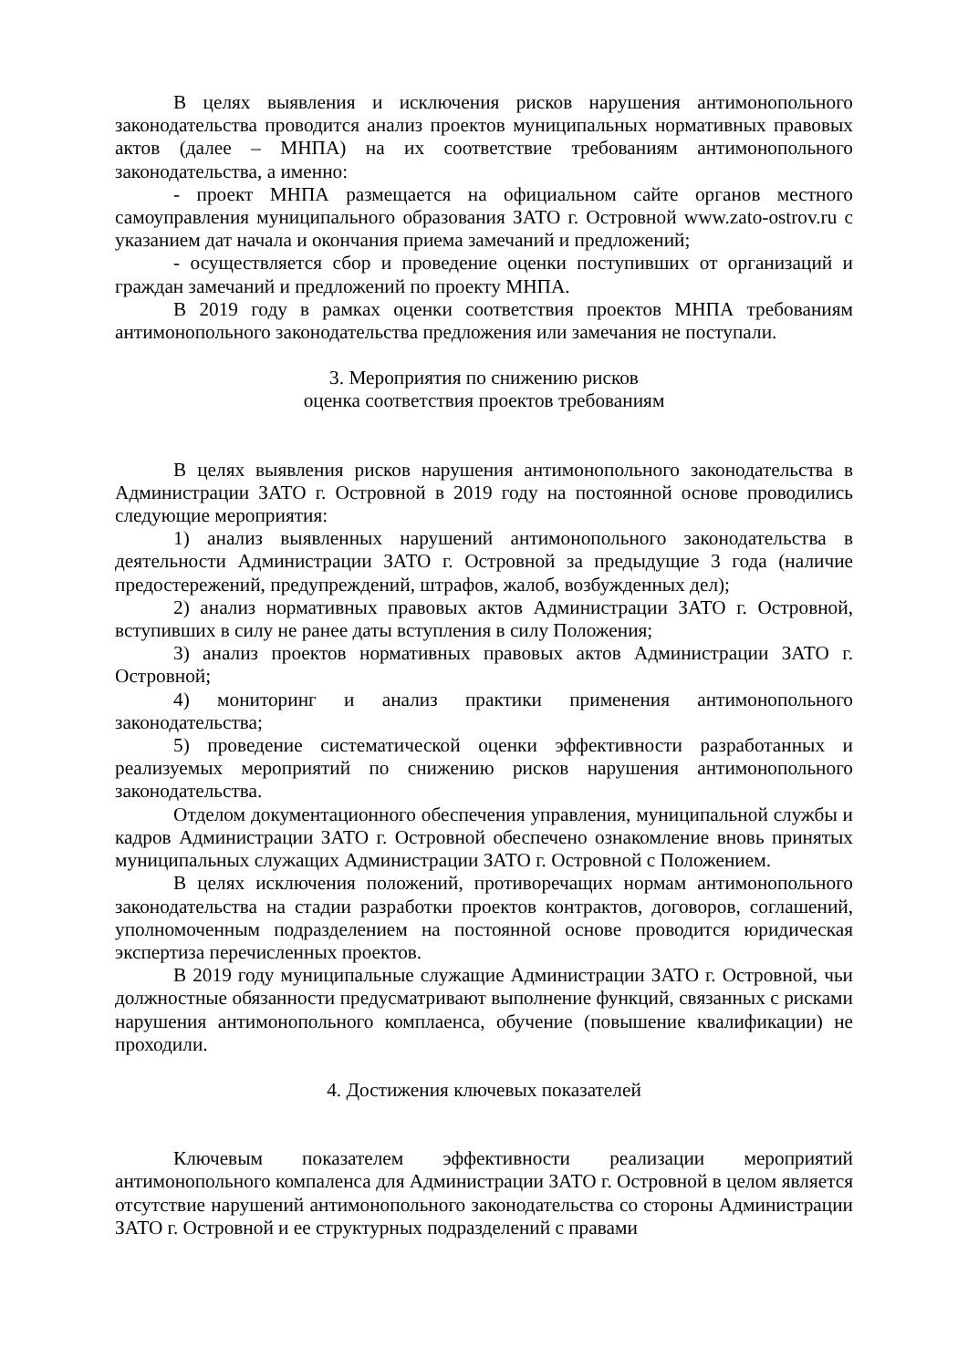В целях выявления и исключения рисков нарушения антимонопольного законодательства проводится анализ проектов муниципальных нормативных правовых актов (далее – МНПА) на их соответствие требованиям антимонопольного законодательства, а именно:
- проект МНПА размещается на официальном сайте органов местного самоуправления муниципального образования ЗАТО г. Островной www.zato-ostrov.ru с указанием дат начала и окончания приема замечаний и предложений;
- осуществляется сбор и проведение оценки поступивших от организаций и граждан замечаний и предложений по проекту МНПА.
В 2019 году в рамках оценки соответствия проектов МНПА требованиям антимонопольного законодательства предложения или замечания не поступали.
3. Мероприятия по снижению рисков
оценка соответствия проектов требованиям
В целях выявления рисков нарушения антимонопольного законодательства в Администрации ЗАТО г. Островной в 2019 году на постоянной основе проводились следующие мероприятия:
1) анализ выявленных нарушений антимонопольного законодательства в деятельности Администрации ЗАТО г. Островной за предыдущие 3 года (наличие предостережений, предупреждений, штрафов, жалоб, возбужденных дел);
2) анализ нормативных правовых актов Администрации ЗАТО г. Островной, вступивших в силу не ранее даты вступления в силу Положения;
3) анализ проектов нормативных правовых актов Администрации ЗАТО г. Островной;
4) мониторинг и анализ практики применения антимонопольного законодательства;
5) проведение систематической оценки эффективности разработанных и реализуемых мероприятий по снижению рисков нарушения антимонопольного законодательства.
Отделом документационного обеспечения управления, муниципальной службы и кадров Администрации ЗАТО г. Островной обеспечено ознакомление вновь принятых муниципальных служащих Администрации ЗАТО г. Островной с Положением.
В целях исключения положений, противоречащих нормам антимонопольного законодательства на стадии разработки проектов контрактов, договоров, соглашений, уполномоченным подразделением на постоянной основе проводится юридическая экспертиза перечисленных проектов.
В 2019 году муниципальные служащие Администрации ЗАТО г. Островной, чьи должностные обязанности предусматривают выполнение функций, связанных с рисками нарушения антимонопольного комплаенса, обучение (повышение квалификации) не проходили.
4. Достижения ключевых показателей
Ключевым показателем эффективности реализации мероприятий антимонопольного компаленса для Администрации ЗАТО г. Островной в целом является отсутствие нарушений антимонопольного законодательства со стороны Администрации ЗАТО г. Островной и ее структурных подразделений с правами